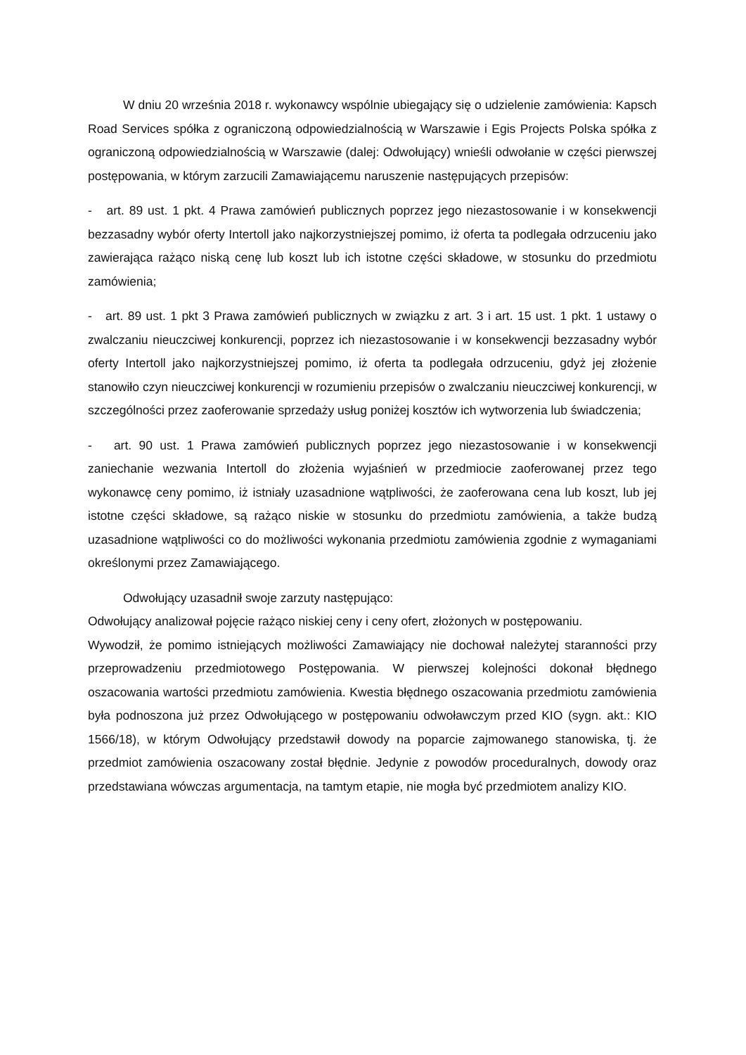W dniu 20 września 2018 r. wykonawcy wspólnie ubiegający się o udzielenie zamówienia: Kapsch Road Services spółka z ograniczoną odpowiedzialnością w Warszawie i Egis Projects Polska spółka z ograniczoną odpowiedzialnością w Warszawie (dalej: Odwołujący) wnieśli odwołanie w części pierwszej postępowania, w którym zarzucili Zamawiającemu naruszenie następujących przepisów:
- art. 89 ust. 1 pkt. 4 Prawa zamówień publicznych poprzez jego niezastosowanie i w konsekwencji bezzasadny wybór oferty Intertoll jako najkorzystniejszej pomimo, iż oferta ta podlegała odrzuceniu jako zawierająca rażąco niską cenę lub koszt lub ich istotne części składowe, w stosunku do przedmiotu zamówienia;
- art. 89 ust. 1 pkt 3 Prawa zamówień publicznych w związku z art. 3 i art. 15 ust. 1 pkt. 1 ustawy o zwalczaniu nieuczciwej konkurencji, poprzez ich niezastosowanie i w konsekwencji bezzasadny wybór oferty Intertoll jako najkorzystniejszej pomimo, iż oferta ta podlegała odrzuceniu, gdyż jej złożenie stanowiło czyn nieuczciwej konkurencji w rozumieniu przepisów o zwalczaniu nieuczciwej konkurencji, w szczególności przez zaoferowanie sprzedaży usług poniżej kosztów ich wytworzenia lub świadczenia;
- art. 90 ust. 1 Prawa zamówień publicznych poprzez jego niezastosowanie i w konsekwencji zaniechanie wezwania Intertoll do złożenia wyjaśnień w przedmiocie zaoferowanej przez tego wykonawcę ceny pomimo, iż istniały uzasadnione wątpliwości, że zaoferowana cena lub koszt, lub jej istotne części składowe, są rażąco niskie w stosunku do przedmiotu zamówienia, a także budzą uzasadnione wątpliwości co do możliwości wykonania przedmiotu zamówienia zgodnie z wymaganiami określonymi przez Zamawiającego.
Odwołujący uzasadnił swoje zarzuty następująco:
Odwołujący analizował pojęcie rażąco niskiej ceny i ceny ofert, złożonych w postępowaniu.
Wywodził, że pomimo istniejących możliwości Zamawiający nie dochował należytej staranności przy przeprowadzeniu przedmiotowego Postępowania. W pierwszej kolejności dokonał błędnego oszacowania wartości przedmiotu zamówienia. Kwestia błędnego oszacowania przedmiotu zamówienia była podnoszona już przez Odwołującego w postępowaniu odwoławczym przed KIO (sygn. akt.: KIO 1566/18), w którym Odwołujący przedstawił dowody na poparcie zajmowanego stanowiska, tj. że przedmiot zamówienia oszacowany został błędnie. Jedynie z powodów proceduralnych, dowody oraz przedstawiana wówczas argumentacja, na tamtym etapie, nie mogła być przedmiotem analizy KIO.